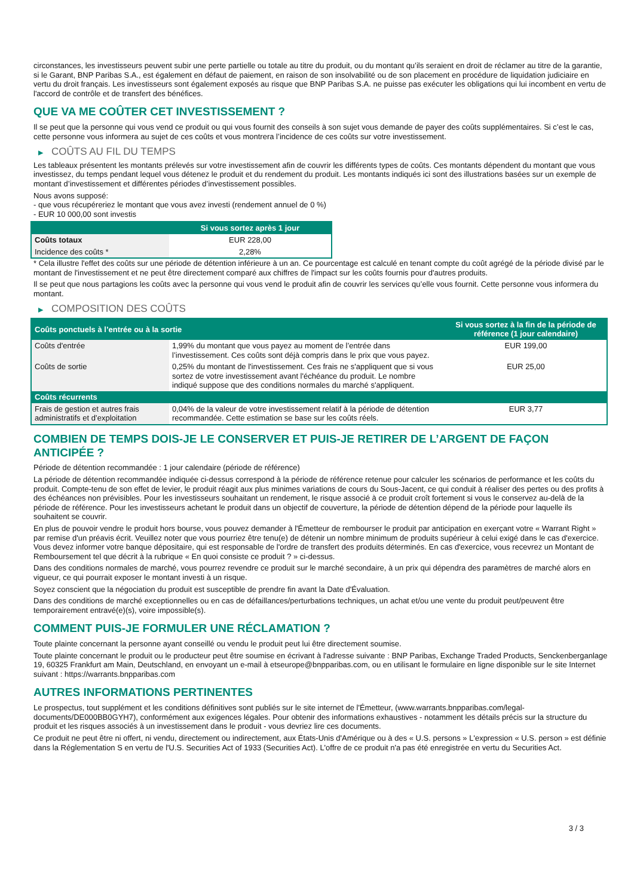circonstances, les investisseurs peuvent subir une perte partielle ou totale au titre du produit, ou du montant qu’ils seraient en droit de réclamer au titre de la garantie, si le Garant, BNP Paribas S.A., est également en défaut de paiement, en raison de son insolvabilité ou de son placement en procédure de liquidation judiciaire en vertu du droit français. Les investisseurs sont également exposés au risque que BNP Paribas S.A. ne puisse pas exécuter les obligations qui lui incombent en vertu de l'accord de contrôle et de transfert des bénéfices.
QUE VA ME COÛTER CET INVESTISSEMENT ?
Il se peut que la personne qui vous vend ce produit ou qui vous fournit des conseils à son sujet vous demande de payer des coûts supplémentaires. Si c’est le cas, cette personne vous informera au sujet de ces coûts et vous montrera l’incidence de ces coûts sur votre investissement.
▶ COÛTS AU FIL DU TEMPS
Les tableaux présentent les montants prélevés sur votre investissement afin de couvrir les différents types de coûts. Ces montants dépendent du montant que vous investissez, du temps pendant lequel vous détenez le produit et du rendement du produit. Les montants indiqués ici sont des illustrations basées sur un exemple de montant d’investissement et différentes périodes d’investissement possibles.
Nous avons supposé:
- que vous récupéreriez le montant que vous avez investi (rendement annuel de 0 %)
- EUR 10 000,00 sont investis
| | Si vous sortez après 1 jour |
| --- | --- |
| Coûts totaux | EUR 228,00 |
| Incidence des coûts * | 2,28% |
* Cela illustre l'effet des coûts sur une période de détention inférieure à un an. Ce pourcentage est calculé en tenant compte du coût agrégé de la période divisé par le montant de l'investissement et ne peut être directement comparé aux chiffres de l'impact sur les coûts fournis pour d'autres produits.
Il se peut que nous partagions les coûts avec la personne qui vous vend le produit afin de couvrir les services qu’elle vous fournit. Cette personne vous informera du montant.
▶ COMPOSITION DES COÛTS
| Coûts ponctuels à l’entrée ou à la sortie | | Si vous sortez à la fin de la période de référence (1 jour calendaire) |
| --- | --- | --- |
| Coûts d'entrée | 1,99% du montant que vous payez au moment de l’entrée dans l’investissement. Ces coûts sont déjà compris dans le prix que vous payez. | EUR 199,00 |
| Coûts de sortie | 0,25% du montant de l'investissement. Ces frais ne s'appliquent que si vous sortez de votre investissement avant l'échéance du produit. Le nombre indiqué suppose que des conditions normales du marché s'appliquent. | EUR 25,00 |
| Coûts récurrents | | |
| Frais de gestion et autres frais administratifs et d’exploitation | 0,04% de la valeur de votre investissement relatif à la période de détention recommandée. Cette estimation se base sur les coûts réels. | EUR 3,77 |
COMBIEN DE TEMPS DOIS-JE LE CONSERVER ET PUIS-JE RETIRER DE L’ARGENT DE FAÇON ANTICIPÉE ?
Période de détention recommandée : 1 jour calendaire (période de référence)
La période de détention recommandée indiquée ci-dessus correspond à la période de référence retenue pour calculer les scénarios de performance et les coûts du produit. Compte-tenu de son effet de levier, le produit réagit aux plus minimes variations de cours du Sous-Jacent, ce qui conduit à réaliser des pertes ou des profits à des échéances non prévisibles. Pour les investisseurs souhaitant un rendement, le risque associé à ce produit croît fortement si vous le conservez au-delà de la période de référence. Pour les investisseurs achetant le produit dans un objectif de couverture, la période de détention dépend de la période pour laquelle ils souhaitent se couvrir.
En plus de pouvoir vendre le produit hors bourse, vous pouvez demander à l'Émetteur de rembourser le produit par anticipation en exerçant votre « Warrant Right » par remise d'un préavis écrit. Veuillez noter que vous pourriez être tenu(e) de détenir un nombre minimum de produits supérieur à celui exigé dans le cas d'exercice. Vous devez informer votre banque dépositaire, qui est responsable de l'ordre de transfert des produits déterminés. En cas d'exercice, vous recevrez un Montant de Remboursement tel que décrit à la rubrique « En quoi consiste ce produit ? » ci-dessus.
Dans des conditions normales de marché, vous pourrez revendre ce produit sur le marché secondaire, à un prix qui dépendra des paramètres de marché alors en vigueur, ce qui pourrait exposer le montant investi à un risque.
Soyez conscient que la négociation du produit est susceptible de prendre fin avant la Date d'Évaluation.
Dans des conditions de marché exceptionnelles ou en cas de défaillances/perturbations techniques, un achat et/ou une vente du produit peut/peuvent être temporairement entravé(e)(s), voire impossible(s).
COMMENT PUIS-JE FORMULER UNE RÉCLAMATION ?
Toute plainte concernant la personne ayant conseillé ou vendu le produit peut lui être directement soumise.
Toute plainte concernant le produit ou le producteur peut être soumise en écrivant à l'adresse suivante : BNP Paribas, Exchange Traded Products, Senckenberganlage 19, 60325 Frankfurt am Main, Deutschland, en envoyant un e-mail à etseurope@bnpparibas.com, ou en utilisant le formulaire en ligne disponible sur le site Internet suivant : https://warrants.bnpparibas.com
AUTRES INFORMATIONS PERTINENTES
Le prospectus, tout supplément et les conditions définitives sont publiés sur le site internet de l'Émetteur, (www.warrants.bnpparibas.com/legal-documents/DE000BB0GYH7), conformément aux exigences légales. Pour obtenir des informations exhaustives - notamment les détails précis sur la structure du produit et les risques associés à un investissement dans le produit - vous devriez lire ces documents.
Ce produit ne peut être ni offert, ni vendu, directement ou indirectement, aux États-Unis d'Amérique ou à des « U.S. persons » L'expression « U.S. person » est définie dans la Réglementation S en vertu de l'U.S. Securities Act of 1933 (Securities Act). L'offre de ce produit n'a pas été enregistrée en vertu du Securities Act.
3 / 3